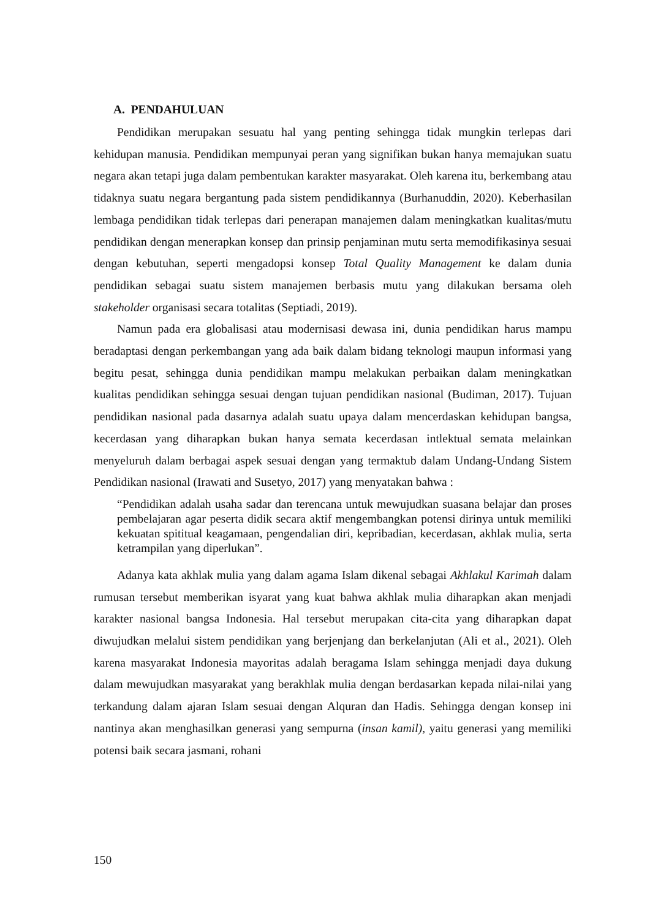A. PENDAHULUAN
Pendidikan merupakan sesuatu hal yang penting sehingga tidak mungkin terlepas dari kehidupan manusia. Pendidikan mempunyai peran yang signifikan bukan hanya memajukan suatu negara akan tetapi juga dalam pembentukan karakter masyarakat. Oleh karena itu, berkembang atau tidaknya suatu negara bergantung pada sistem pendidikannya (Burhanuddin, 2020). Keberhasilan lembaga pendidikan tidak terlepas dari penerapan manajemen dalam meningkatkan kualitas/mutu pendidikan dengan menerapkan konsep dan prinsip penjaminan mutu serta memodifikasinya sesuai dengan kebutuhan, seperti mengadopsi konsep Total Quality Management ke dalam dunia pendidikan sebagai suatu sistem manajemen berbasis mutu yang dilakukan bersama oleh stakeholder organisasi secara totalitas (Septiadi, 2019).
Namun pada era globalisasi atau modernisasi dewasa ini, dunia pendidikan harus mampu beradaptasi dengan perkembangan yang ada baik dalam bidang teknologi maupun informasi yang begitu pesat, sehingga dunia pendidikan mampu melakukan perbaikan dalam meningkatkan kualitas pendidikan sehingga sesuai dengan tujuan pendidikan nasional (Budiman, 2017). Tujuan pendidikan nasional pada dasarnya adalah suatu upaya dalam mencerdaskan kehidupan bangsa, kecerdasan yang diharapkan bukan hanya semata kecerdasan intlektual semata melainkan menyeluruh dalam berbagai aspek sesuai dengan yang termaktub dalam Undang-Undang Sistem Pendidikan nasional (Irawati and Susetyo, 2017) yang menyatakan bahwa :
“Pendidikan adalah usaha sadar dan terencana untuk mewujudkan suasana belajar dan proses pembelajaran agar peserta didik secara aktif mengembangkan potensi dirinya untuk memiliki kekuatan spititual keagamaan, pengendalian diri, kepribadian, kecerdasan, akhlak mulia, serta ketrampilan yang diperlukan”.
Adanya kata akhlak mulia yang dalam agama Islam dikenal sebagai Akhlakul Karimah dalam rumusan tersebut memberikan isyarat yang kuat bahwa akhlak mulia diharapkan akan menjadi karakter nasional bangsa Indonesia. Hal tersebut merupakan cita-cita yang diharapkan dapat diwujudkan melalui sistem pendidikan yang berjenjang dan berkelanjutan (Ali et al., 2021). Oleh karena masyarakat Indonesia mayoritas adalah beragama Islam sehingga menjadi daya dukung dalam mewujudkan masyarakat yang berakhlak mulia dengan berdasarkan kepada nilai-nilai yang terkandung dalam ajaran Islam sesuai dengan Alquran dan Hadis. Sehingga dengan konsep ini nantinya akan menghasilkan generasi yang sempurna (insan kamil), yaitu generasi yang memiliki potensi baik secara jasmani, rohani
150